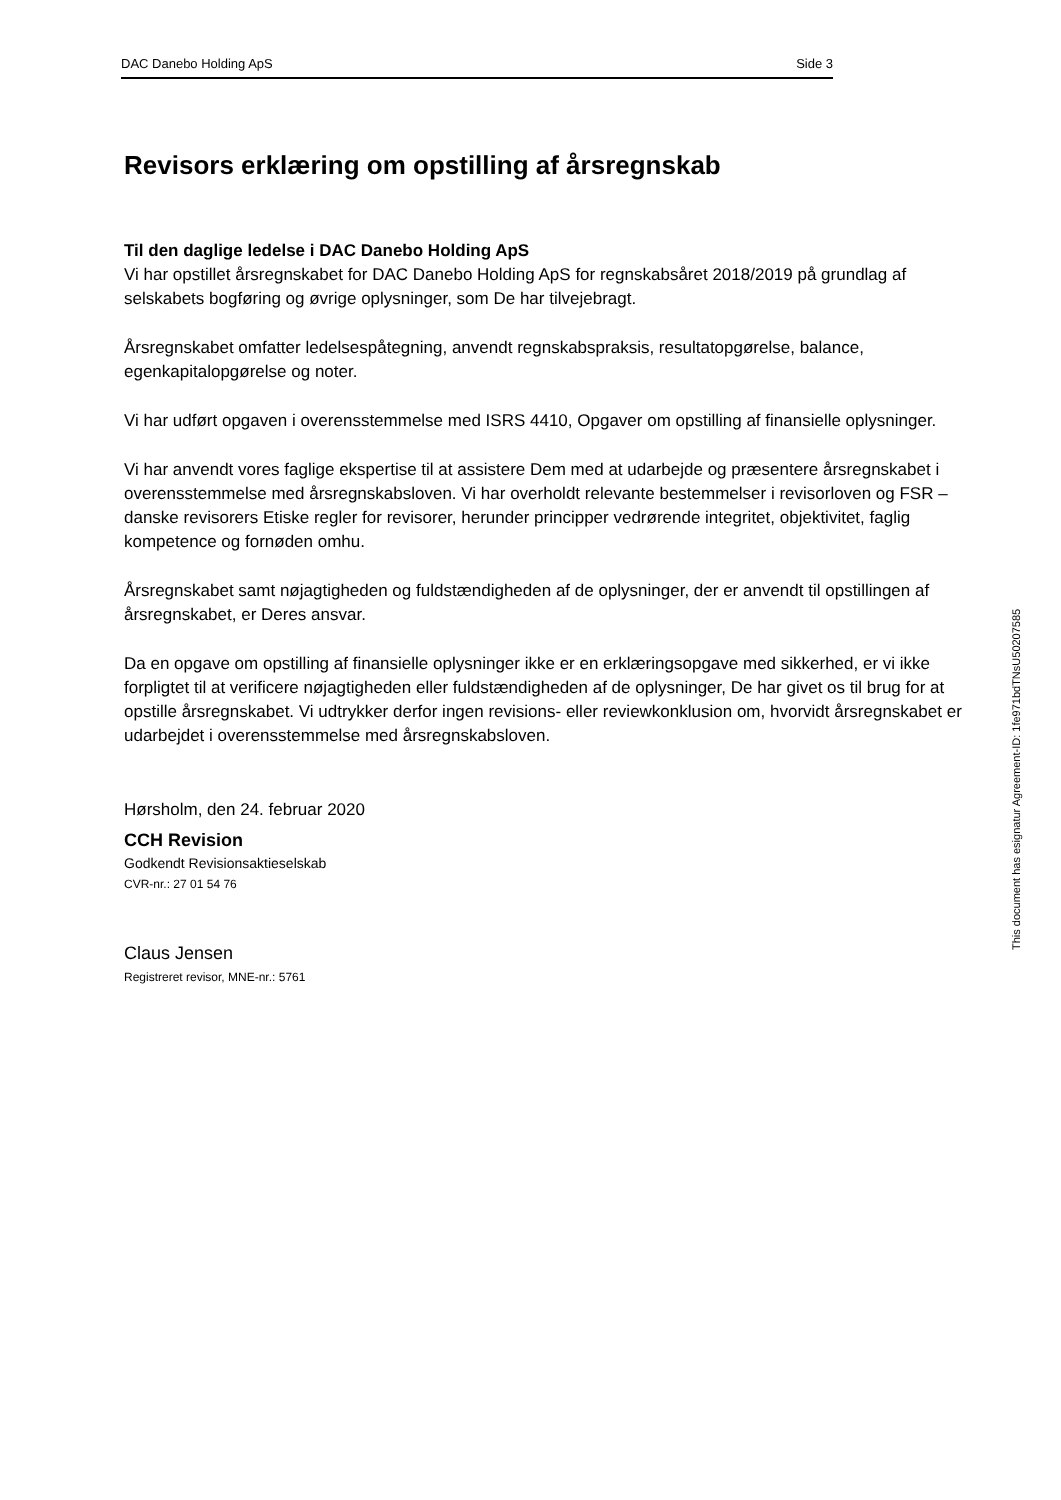DAC Danebo Holding ApS Side 3
Revisors erklæring om opstilling af årsregnskab
Til den daglige ledelse i DAC Danebo Holding ApS
Vi har opstillet årsregnskabet for DAC Danebo Holding ApS for regnskabsåret 2018/2019 på grundlag af selskabets bogføring og øvrige oplysninger, som De har tilvejebragt.
Årsregnskabet omfatter ledelsespåtegning, anvendt regnskabspraksis, resultatopgørelse, balance, egenkapitalopgørelse og noter.
Vi har udført opgaven i overensstemmelse med ISRS 4410, Opgaver om opstilling af finansielle oplysninger.
Vi har anvendt vores faglige ekspertise til at assistere Dem med at udarbejde og præsentere årsregnskabet i overensstemmelse med årsregnskabsloven. Vi har overholdt relevante bestemmelser i revisorloven og FSR – danske revisorers Etiske regler for revisorer, herunder principper vedrørende integritet, objektivitet, faglig kompetence og fornøden omhu.
Årsregnskabet samt nøjagtigheden og fuldstændigheden af de oplysninger, der er anvendt til opstillingen af årsregnskabet, er Deres ansvar.
Da en opgave om opstilling af finansielle oplysninger ikke er en erklæringsopgave med sikkerhed, er vi ikke forpligtet til at verificere nøjagtigheden eller fuldstændigheden af de oplysninger, De har givet os til brug for at opstille årsregnskabet. Vi udtrykker derfor ingen revisions- eller reviewkonklusion om, hvorvidt årsregnskabet er udarbejdet i overensstemmelse med årsregnskabsloven.
Hørsholm, den 24. februar 2020
CCH Revision
Godkendt Revisionsaktieselskab
CVR-nr.: 27 01 54 76
Claus Jensen
Registreret revisor, MNE-nr.: 5761
This document has esignatur Agreement-ID: 1fe971bdTNsU50207585